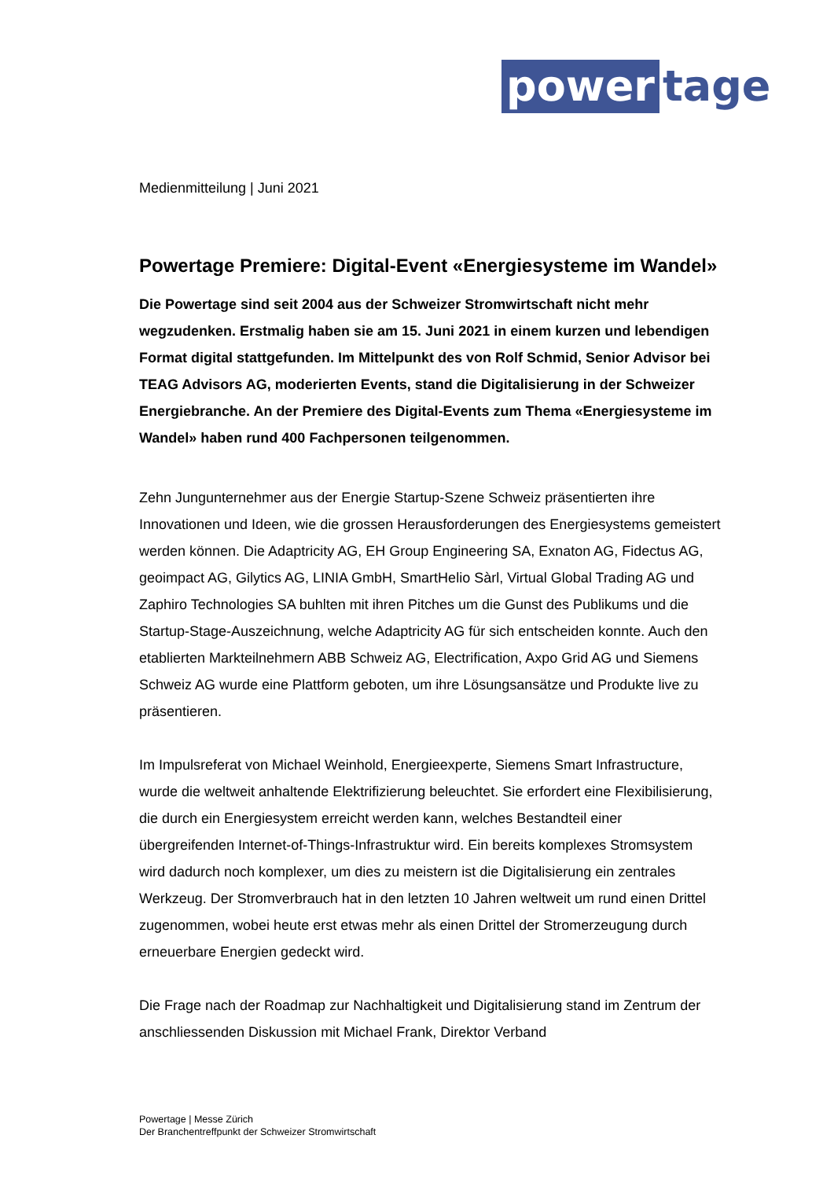power tage
Medienmitteilung | Juni 2021
Powertage Premiere: Digital-Event «Energiesysteme im Wandel»
Die Powertage sind seit 2004 aus der Schweizer Stromwirtschaft nicht mehr wegzudenken. Erstmalig haben sie am 15. Juni 2021 in einem kurzen und lebendigen Format digital stattgefunden. Im Mittelpunkt des von Rolf Schmid, Senior Advisor bei TEAG Advisors AG, moderierten Events, stand die Digitalisierung in der Schweizer Energiebranche. An der Premiere des Digital-Events zum Thema «Energiesysteme im Wandel» haben rund 400 Fachpersonen teilgenommen.
Zehn Jungunternehmer aus der Energie Startup-Szene Schweiz präsentierten ihre Innovationen und Ideen, wie die grossen Herausforderungen des Energiesystems gemeistert werden können. Die Adaptricity AG, EH Group Engineering SA, Exnaton AG, Fidectus AG, geoimpact AG, Gilytics AG, LINIA GmbH, SmartHelio Sàrl, Virtual Global Trading AG und Zaphiro Technologies SA buhlten mit ihren Pitches um die Gunst des Publikums und die Startup-Stage-Auszeichnung, welche Adaptricity AG für sich entscheiden konnte. Auch den etablierten Markteilnehmern ABB Schweiz AG, Electrification, Axpo Grid AG und Siemens Schweiz AG wurde eine Plattform geboten, um ihre Lösungsansätze und Produkte live zu präsentieren.
Im Impulsreferat von Michael Weinhold, Energieexperte, Siemens Smart Infrastructure, wurde die weltweit anhaltende Elektrifizierung beleuchtet. Sie erfordert eine Flexibilisierung, die durch ein Energiesystem erreicht werden kann, welches Bestandteil einer übergreifenden Internet-of-Things-Infrastruktur wird. Ein bereits komplexes Stromsystem wird dadurch noch komplexer, um dies zu meistern ist die Digitalisierung ein zentrales Werkzeug. Der Stromverbrauch hat in den letzten 10 Jahren weltweit um rund einen Drittel zugenommen, wobei heute erst etwas mehr als einen Drittel der Stromerzeugung durch erneuerbare Energien gedeckt wird.
Die Frage nach der Roadmap zur Nachhaltigkeit und Digitalisierung stand im Zentrum der anschliessenden Diskussion mit Michael Frank, Direktor Verband
Powertage | Messe Zürich
Der Branchentreffpunkt der Schweizer Stromwirtschaft